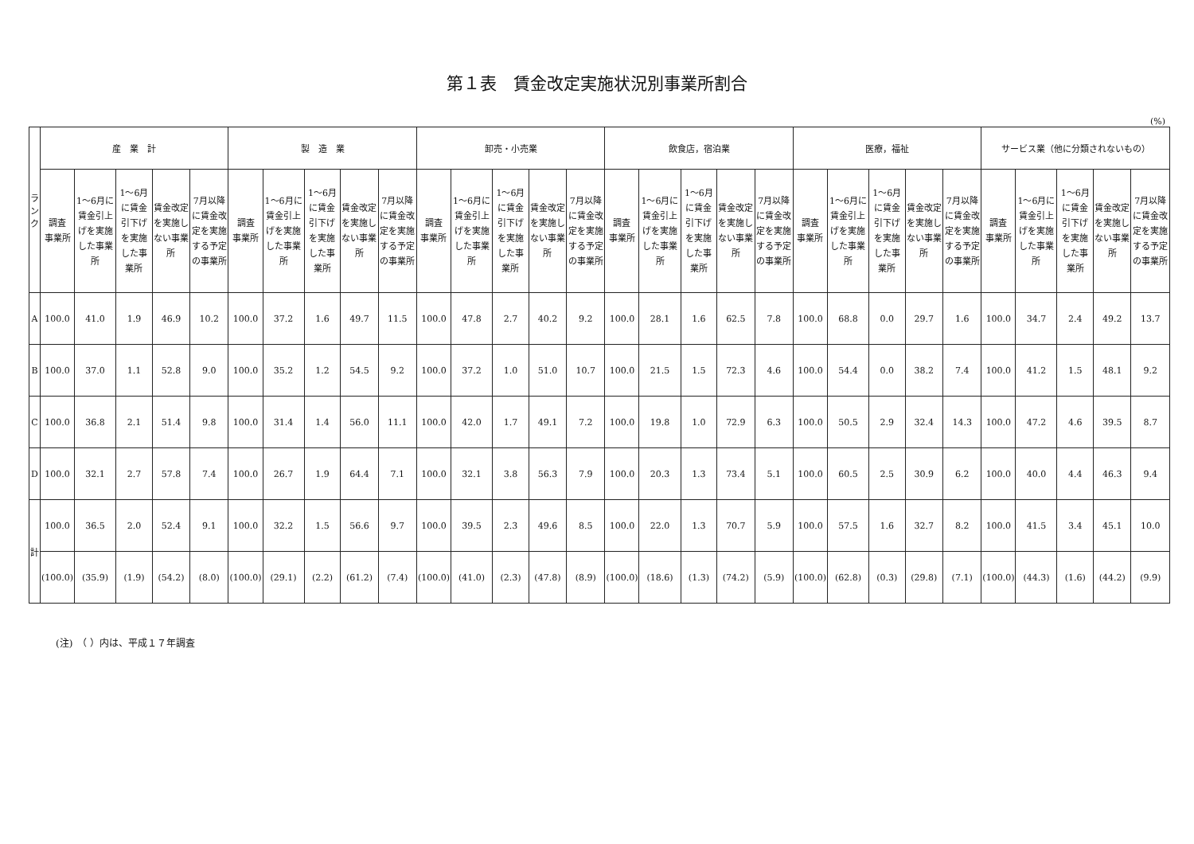第１表　賃金改定実施状況別事業所割合
(%)
| ラ ン ク | 産 業 計 | | | | | 製 造 業 | | | | | 卸売・小売業 | | | | | 飲食店，宿泊業 | | | | | 医療，福祉 | | | | | サービス業（他に分類されないもの） | | | | |
| --- | --- | --- | --- | --- | --- | --- | --- | --- | --- | --- | --- | --- | --- | --- | --- | --- | --- | --- | --- | --- | --- | --- | --- | --- | --- | --- | --- | --- | --- | --- |
| | 調査 事業所 | 1～6月に賃金引上げを実施した事業所 | 1～6月に賃金引下げを実施した事業所 | 賃金改定を実施しない事業所 | 7月以降に賃金改定を実施する予定の事業所 | 調査 事業所 | 1～6月に賃金引上げを実施した事業所 | 1～6月に賃金引下げを実施した事業所 | 賃金改定を実施しない事業所 | 7月以降に賃金改定を実施する予定の事業所 | 調査 事業所 | 1～6月に賃金引上げを実施した事業所 | 1～6月に賃金引下げを実施した事業所 | 賃金改定を実施しない事業所 | 7月以降に賃金改定を実施する予定の事業所 | 調査 事業所 | 1～6月に賃金引上げを実施した事業所 | 1～6月に賃金引下げを実施した事業所 | 賃金改定を実施しない事業所 | 7月以降に賃金改定を実施する予定の事業所 | 調査 事業所 | 1～6月に賃金引上げを実施した事業所 | 1～6月に賃金引下げを実施した事業所 | 賃金改定を実施しない事業所 | 7月以降に賃金改定を実施する予定の事業所 | 調査 事業所 | 1～6月に賃金引上げを実施した事業所 | 1～6月に賃金引下げを実施した事業所 | 賃金改定を実施しない事業所 | 7月以降に賃金改定を実施する予定の事業所 |
| A | 100.0 | 41.0 | 1.9 | 46.9 | 10.2 | 100.0 | 37.2 | 1.6 | 49.7 | 11.5 | 100.0 | 47.8 | 2.7 | 40.2 | 9.2 | 100.0 | 28.1 | 1.6 | 62.5 | 7.8 | 100.0 | 68.8 | 0.0 | 29.7 | 1.6 | 100.0 | 34.7 | 2.4 | 49.2 | 13.7 |
| B | 100.0 | 37.0 | 1.1 | 52.8 | 9.0 | 100.0 | 35.2 | 1.2 | 54.5 | 9.2 | 100.0 | 37.2 | 1.0 | 51.0 | 10.7 | 100.0 | 21.5 | 1.5 | 72.3 | 4.6 | 100.0 | 54.4 | 0.0 | 38.2 | 7.4 | 100.0 | 41.2 | 1.5 | 48.1 | 9.2 |
| C | 100.0 | 36.8 | 2.1 | 51.4 | 9.8 | 100.0 | 31.4 | 1.4 | 56.0 | 11.1 | 100.0 | 42.0 | 1.7 | 49.1 | 7.2 | 100.0 | 19.8 | 1.0 | 72.9 | 6.3 | 100.0 | 50.5 | 2.9 | 32.4 | 14.3 | 100.0 | 47.2 | 4.6 | 39.5 | 8.7 |
| D | 100.0 | 32.1 | 2.7 | 57.8 | 7.4 | 100.0 | 26.7 | 1.9 | 64.4 | 7.1 | 100.0 | 32.1 | 3.8 | 56.3 | 7.9 | 100.0 | 20.3 | 1.3 | 73.4 | 5.1 | 100.0 | 60.5 | 2.5 | 30.9 | 6.2 | 100.0 | 40.0 | 4.4 | 46.3 | 9.4 |
| 計 | 100.0 | 36.5 | 2.0 | 52.4 | 9.1 | 100.0 | 32.2 | 1.5 | 56.6 | 9.7 | 100.0 | 39.5 | 2.3 | 49.6 | 8.5 | 100.0 | 22.0 | 1.3 | 70.7 | 5.9 | 100.0 | 57.5 | 1.6 | 32.7 | 8.2 | 100.0 | 41.5 | 3.4 | 45.1 | 10.0 |
| | (100.0) | (35.9) | (1.9) | (54.2) | (8.0) | (100.0) | (29.1) | (2.2) | (61.2) | (7.4) | (100.0) | (41.0) | (2.3) | (47.8) | (8.9) | (100.0) | (18.6) | (1.3) | (74.2) | (5.9) | (100.0) | (62.8) | (0.3) | (29.8) | (7.1) | (100.0) | (44.3) | (1.6) | (44.2) | (9.9) |
(注)　（ ）内は、平成１７年調査